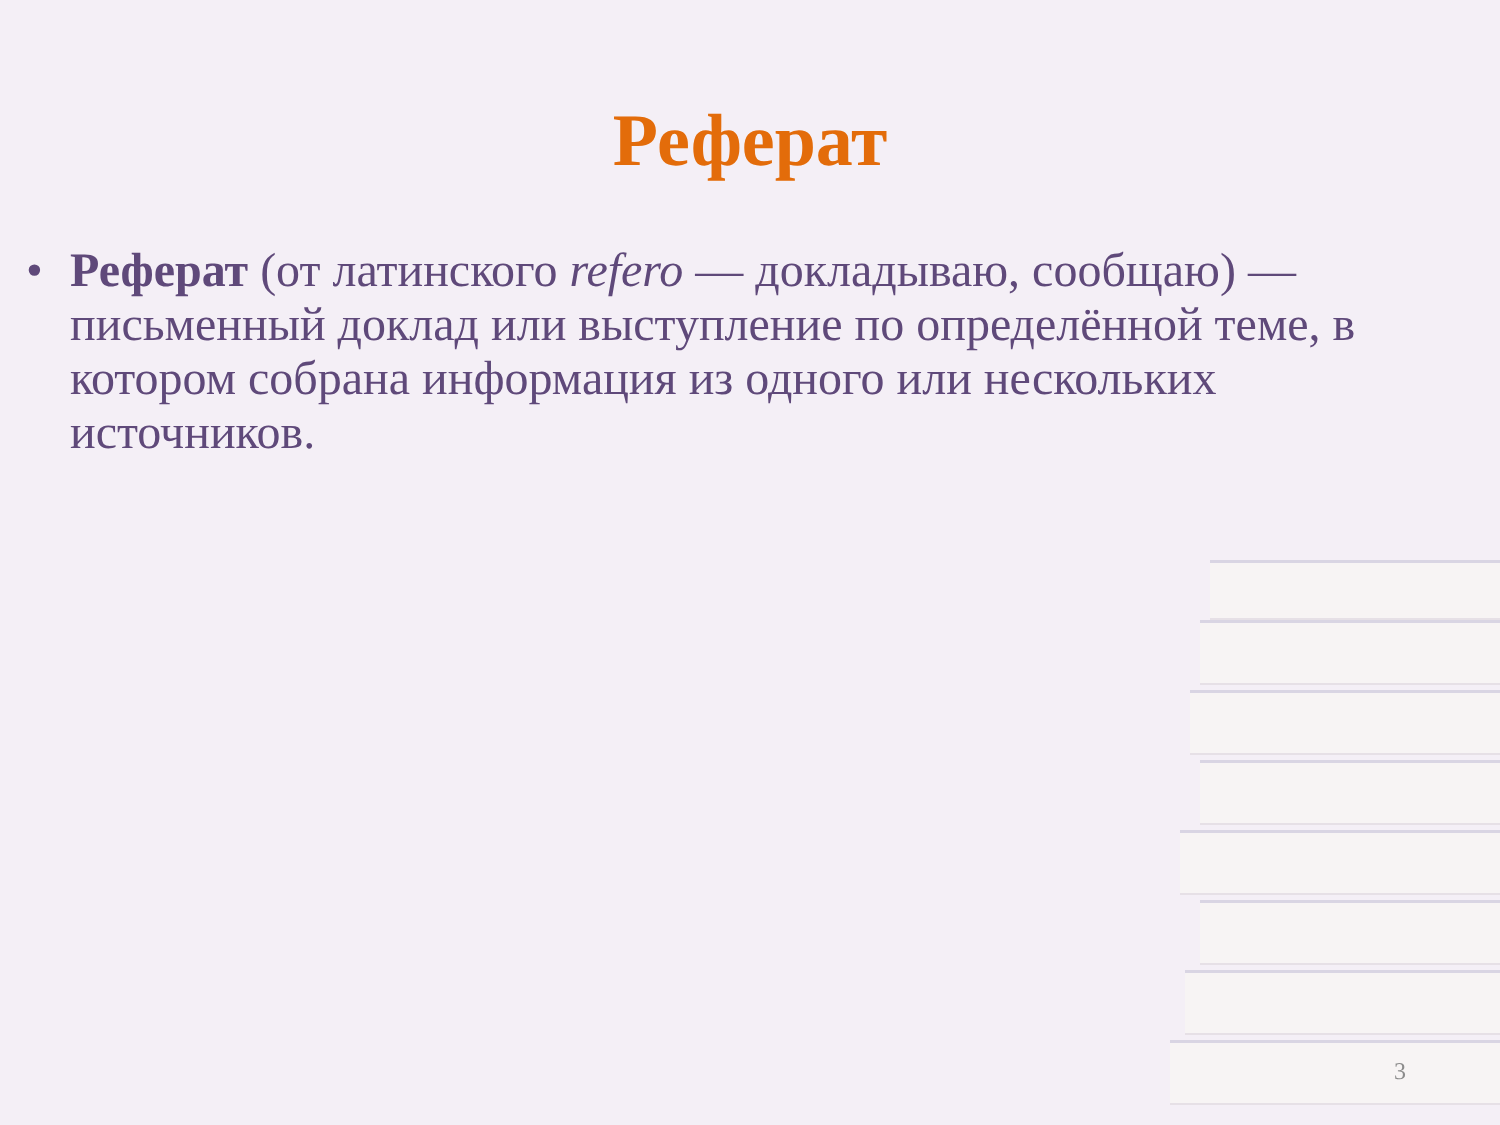Реферат
• Реферат (от латинского refero — докладываю, сообщаю) — письменный доклад или выступление по определённой теме, в котором собрана информация из одного или нескольких источников.
3